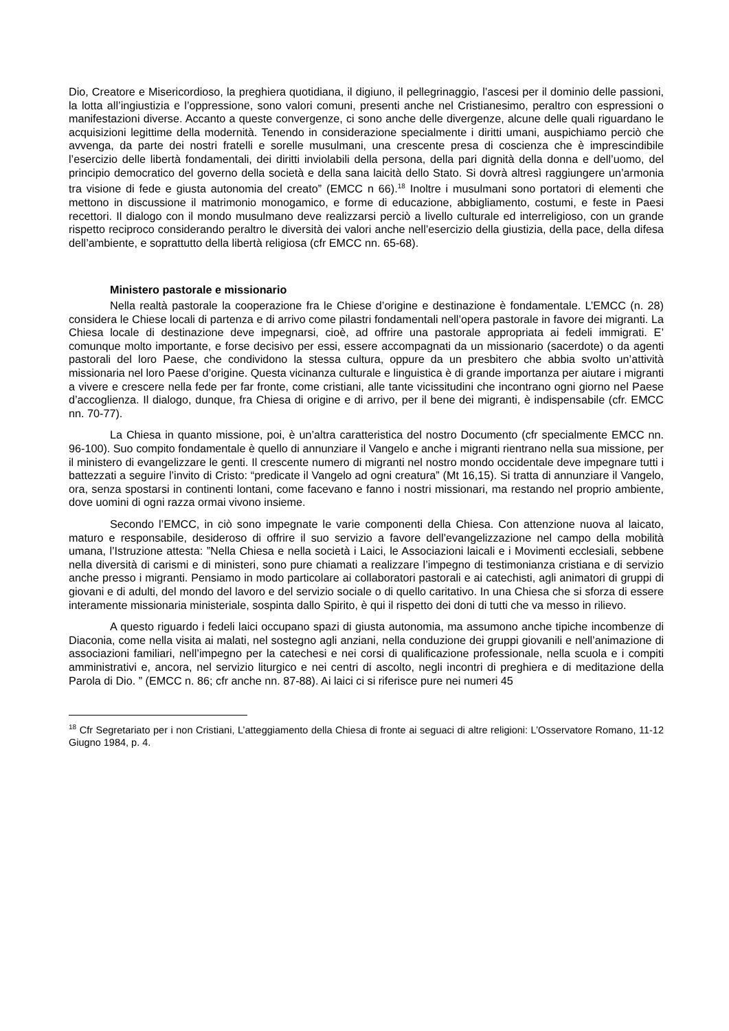Dio, Creatore e Misericordioso, la preghiera quotidiana, il digiuno, il pellegrinaggio, l’ascesi per il dominio delle passioni, la lotta all’ingiustizia e l’oppressione, sono valori comuni, presenti anche nel Cristianesimo, peraltro con espressioni o manifestazioni diverse. Accanto a queste convergenze, ci sono anche delle divergenze, alcune delle quali riguardano le acquisizioni legittime della modernità. Tenendo in considerazione specialmente i diritti umani, auspichiamo perciò che avvenga, da parte dei nostri fratelli e sorelle musulmani, una crescente presa di coscienza che è imprescindibile l’esercizio delle libertà fondamentali, dei diritti inviolabili della persona, della pari dignità della donna e dell’uomo, del principio democratico del governo della società e della sana laicità dello Stato. Si dovrà altresì raggiungere un’armonia tra visione di fede e giusta autonomia del creato” (EMCC n 66).<sup>18</sup> Inoltre i musulmani sono portatori di elementi che mettono in discussione il matrimonio monogamico, e forme di educazione, abbigliamento, costumi, e feste in Paesi recettori. Il dialogo con il mondo musulmano deve realizzarsi perciò a livello culturale ed interreligioso, con un grande rispetto reciproco considerando peraltro le diversità dei valori anche nell’esercizio della giustizia, della pace, della difesa dell’ambiente, e soprattutto della libertà religiosa (cfr EMCC nn. 65-68).
Ministero pastorale e missionario
Nella realtà pastorale la cooperazione fra le Chiese d’origine e destinazione è fondamentale. L’EMCC (n. 28) considera le Chiese locali di partenza e di arrivo come pilastri fondamentali nell’opera pastorale in favore dei migranti. La Chiesa locale di destinazione deve impegnarsi, cioè, ad offrire una pastorale appropriata ai fedeli immigrati. E’ comunque molto importante, e forse decisivo per essi, essere accompagnati da un missionario (sacerdote) o da agenti pastorali del loro Paese, che condividono la stessa cultura, oppure da un presbitero che abbia svolto un’attività missionaria nel loro Paese d’origine. Questa vicinanza culturale e linguistica è di grande importanza per aiutare i migranti a vivere e crescere nella fede per far fronte, come cristiani, alle tante vicissitudini che incontrano ogni giorno nel Paese d’accoglienza. Il dialogo, dunque, fra Chiesa di origine e di arrivo, per il bene dei migranti, è indispensabile (cfr. EMCC nn. 70-77).
La Chiesa in quanto missione, poi, è un’altra caratteristica del nostro Documento (cfr specialmente EMCC nn. 96-100). Suo compito fondamentale è quello di annunziare il Vangelo e anche i migranti rientrano nella sua missione, per il ministero di evangelizzare le genti. Il crescente numero di migranti nel nostro mondo occidentale deve impegnare tutti i battezzati a seguire l’invito di Cristo: “predicate il Vangelo ad ogni creatura” (Mt 16,15). Si tratta di annunziare il Vangelo, ora, senza spostarsi in continenti lontani, come facevano e fanno i nostri missionari, ma restando nel proprio ambiente, dove uomini di ogni razza ormai vivono insieme.
Secondo l’EMCC, in ciò sono impegnate le varie componenti della Chiesa. Con attenzione nuova al laicato, maturo e responsabile, desideroso di offrire il suo servizio a favore dell’evangelizzazione nel campo della mobilità umana, l’Istruzione attesta: ”Nella Chiesa e nella società i Laici, le Associazioni laicali e i Movimenti ecclesiali, sebbene nella diversità di carismi e di ministeri, sono pure chiamati a realizzare l’impegno di testimonianza cristiana e di servizio anche presso i migranti. Pensiamo in modo particolare ai collaboratori pastorali e ai catechisti, agli animatori di gruppi di giovani e di adulti, del mondo del lavoro e del servizio sociale o di quello caritativo. In una Chiesa che si sforza di essere interamente missionaria ministeriale, sospinta dallo Spirito, è qui il rispetto dei doni di tutti che va messo in rilievo.
A questo riguardo i fedeli laici occupano spazi di giusta autonomia, ma assumono anche tipiche incombenze di Diaconia, come nella visita ai malati, nel sostegno agli anziani, nella conduzione dei gruppi giovanili e nell’animazione di associazioni familiari, nell’impegno per la catechesi e nei corsi di qualificazione professionale, nella scuola e i compiti amministrativi e, ancora, nel servizio liturgico e nei centri di ascolto, negli incontri di preghiera e di meditazione della Parola di Dio. ” (EMCC n. 86; cfr anche nn. 87-88). Ai laici ci si riferisce pure nei numeri 45
<sup>18</sup> Cfr Segretariato per i non Cristiani, L’atteggiamento della Chiesa di fronte ai seguaci di altre religioni: L’Osservatore Romano, 11-12 Giugno 1984, p. 4.